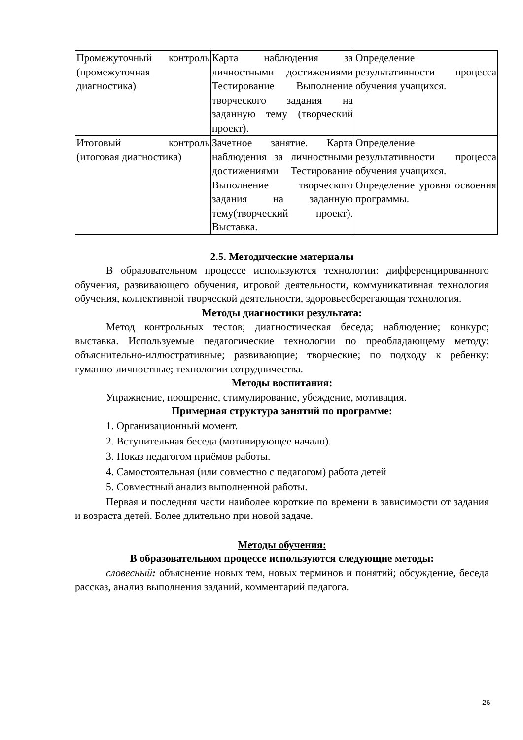| Промежуточный контроль (промежуточная диагностика) | Карта наблюдения за личностными достижениями Тестирование Выполнение творческого задания на заданную тему (творческий проект). | Определение результативности процесса обучения учащихся. |
| Итоговый контроль (итоговая диагностика) | Зачетное занятие. Карта наблюдения за личностными достижениями Тестирование Выполнение творческого задания на заданную тему(творческий проект). Выставка. | Определение результативности процесса обучения учащихся. Определение уровня освоения программы. |
2.5. Методические материалы
В образовательном процессе используются технологии: дифференцированного обучения, развивающего обучения, игровой деятельности, коммуникативная технология обучения, коллективной творческой деятельности, здоровьесберегающая технология.
Методы диагностики результата:
Метод контрольных тестов; диагностическая беседа; наблюдение; конкурс; выставка. Используемые педагогические технологии по преобладающему методу: объяснительно-иллюстративные; развивающие; творческие; по подходу к ребенку: гуманно-личностные; технологии сотрудничества.
Методы воспитания:
Упражнение, поощрение, стимулирование, убеждение, мотивация.
Примерная структура занятий по программе:
1. Организационный момент.
2. Вступительная беседа (мотивирующее начало).
3. Показ педагогом приёмов работы.
4. Самостоятельная (или совместно с педагогом) работа детей
5. Совместный анализ выполненной работы.
Первая и последняя части наиболее короткие по времени в зависимости от задания и возраста детей. Более длительно при новой задаче.
Методы обучения:
В образовательном процессе используются следующие методы:
словесный: объяснение новых тем, новых терминов и понятий; обсуждение, беседа рассказ, анализ выполнения заданий, комментарий педагога.
26